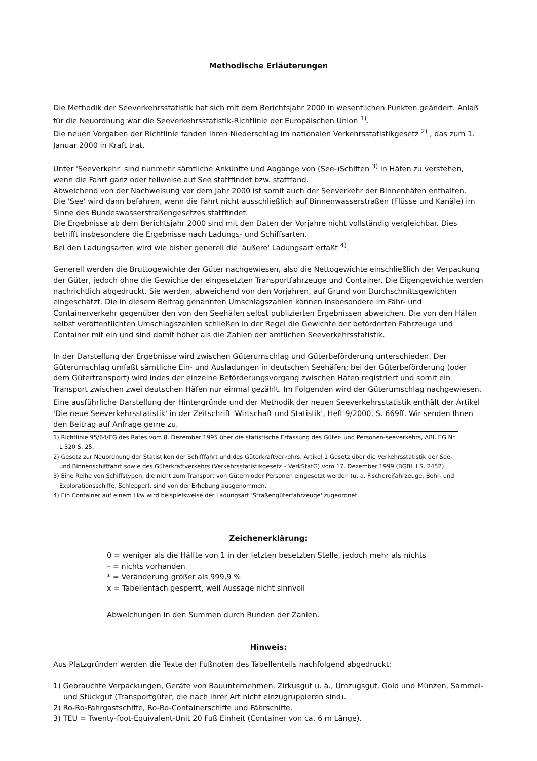Methodische Erläuterungen
Die Methodik der Seeverkehrsstatistik hat sich mit dem Berichtsjahr 2000 in wesentlichen Punkten geändert. Anlaß für die Neuordnung war die Seeverkehrsstatistik-Richtlinie der Europäischen Union <sup>1)</sup>.
Die neuen Vorgaben der Richtlinie fanden ihren Niederschlag im nationalen Verkehrsstatistikgesetz <sup>2)</sup> , das zum 1. Januar 2000 in Kraft trat.
Unter 'Seeverkehr' sind nunmehr sämtliche Ankünfte und Abgänge von (See-)Schiffen <sup>3)</sup> in Häfen zu verstehen, wenn die Fahrt ganz oder teilweise auf See stattfindet bzw. stattfand.
Abweichend von der Nachweisung vor dem Jahr 2000 ist somit auch der Seeverkehr der Binnenhäfen enthalten.
Die 'See' wird dann befahren, wenn die Fahrt nicht ausschließlich auf Binnenwasserstraßen (Flüsse und Kanäle) im Sinne des Bundeswasserstraßengesetzes stattfindet.
Die Ergebnisse ab dem Berichtsjahr 2000 sind mit den Daten der Vorjahre nicht vollständig vergleichbar. Dies betrifft insbesondere die Ergebnisse nach Ladungs- und Schiffsarten.
Bei den Ladungsarten wird wie bisher generell die 'äußere' Ladungsart erfaßt <sup>4)</sup>.
Generell werden die Bruttogewichte der Güter nachgewiesen, also die Nettogewichte einschließlich der Verpackung der Güter, jedoch ohne die Gewichte der eingesetzten Transportfahrzeuge und Container. Die Eigengewichte werden nachrichtlich abgedruckt. Sie werden, abweichend von den Vorjahren, auf Grund von Durchschnittsgewichten eingeschätzt. Die in diesem Beitrag genannten Umschlagszahlen können insbesondere im Fähr- und Containerverkehr gegenüber den von den Seehäfen selbst publizierten Ergebnissen abweichen. Die von den Häfen selbst veröffentlichten Umschlagszahlen schließen in der Regel die Gewichte der beförderten Fahrzeuge und Container mit ein und sind damit höher als die Zahlen der amtlichen Seeverkehrsstatistik.
In der Darstellung der Ergebnisse wird zwischen Güterumschlag und Güterbeförderung unterschieden. Der Güterumschlag umfaßt sämtliche Ein- und Ausladungen in deutschen Seehäfen; bei der Güterbeförderung (oder dem Gütertransport) wird indes der einzelne Beförderungsvorgang zwischen Häfen registriert und somit ein Transport zwischen zwei deutschen Häfen nur einmal gezählt. Im Folgenden wird der Güterumschlag nachgewiesen.
Eine ausführliche Darstellung der Hintergründe und der Methodik der neuen Seeverkehrsstatistik enthält der Artikel 'Die neue Seeverkehrsstatistik' in der Zeitschrift 'Wirtschaft und Statistik', Heft 9/2000, S. 669ff. Wir senden Ihnen den Beitrag auf Anfrage gerne zu.
1) Richtlinie 95/64/EG des Rates vom 8. Dezember 1995 über die statistische Erfassung des Güter- und Personen-seeverkehrs, ABl. EG Nr. L 320 S. 25.
2) Gesetz zur Neuordnung der Statistiken der Schifffahrt und des Güterkraftverkehrs, Artikel 1 Gesetz über die Verkehrsstatistik der See- und Binnenschifffahrt sowie des Güterkraftverkehrs (Verkehrsstatistikgesetz – VerkStatG) vom 17. Dezember 1999 (BGBl. I S. 2452).
3) Eine Reihe von Schiffstypen, die nicht zum Transport von Gütern oder Personen eingesetzt werden (u. a. Fischereifahrzeuge, Bohr- und Explorationsschiffe, Schlepper), sind von der Erhebung ausgenommen.
4) Ein Container auf einem Lkw wird beispielsweise der Ladungsart 'Straßengüterfahrzeuge' zugeordnet.
Zeichenerklärung:
0 = weniger als die Hälfte von 1 in der letzten besetzten Stelle, jedoch mehr als nichts
– = nichts vorhanden
* = Veränderung größer als 999,9 %
x = Tabellenfach gesperrt, weil Aussage nicht sinnvoll
Abweichungen in den Summen durch Runden der Zahlen.
Hinweis:
Aus Platzgründen werden die Texte der Fußnoten des Tabellenteils nachfolgend abgedruckt:
1) Gebrauchte Verpackungen, Geräte von Bauunternehmen, Zirkusgut u. ä., Umzugsgut, Gold und Münzen, Sammel- und Stückgut (Transportgüter, die nach ihrer Art nicht einzugruppieren sind).
2) Ro-Ro-Fahrgastschiffe, Ro-Ro-Containerschiffe und Fährschiffe.
3) TEU = Twenty-foot-Equivalent-Unit 20 Fuß Einheit (Container von ca. 6 m Länge).